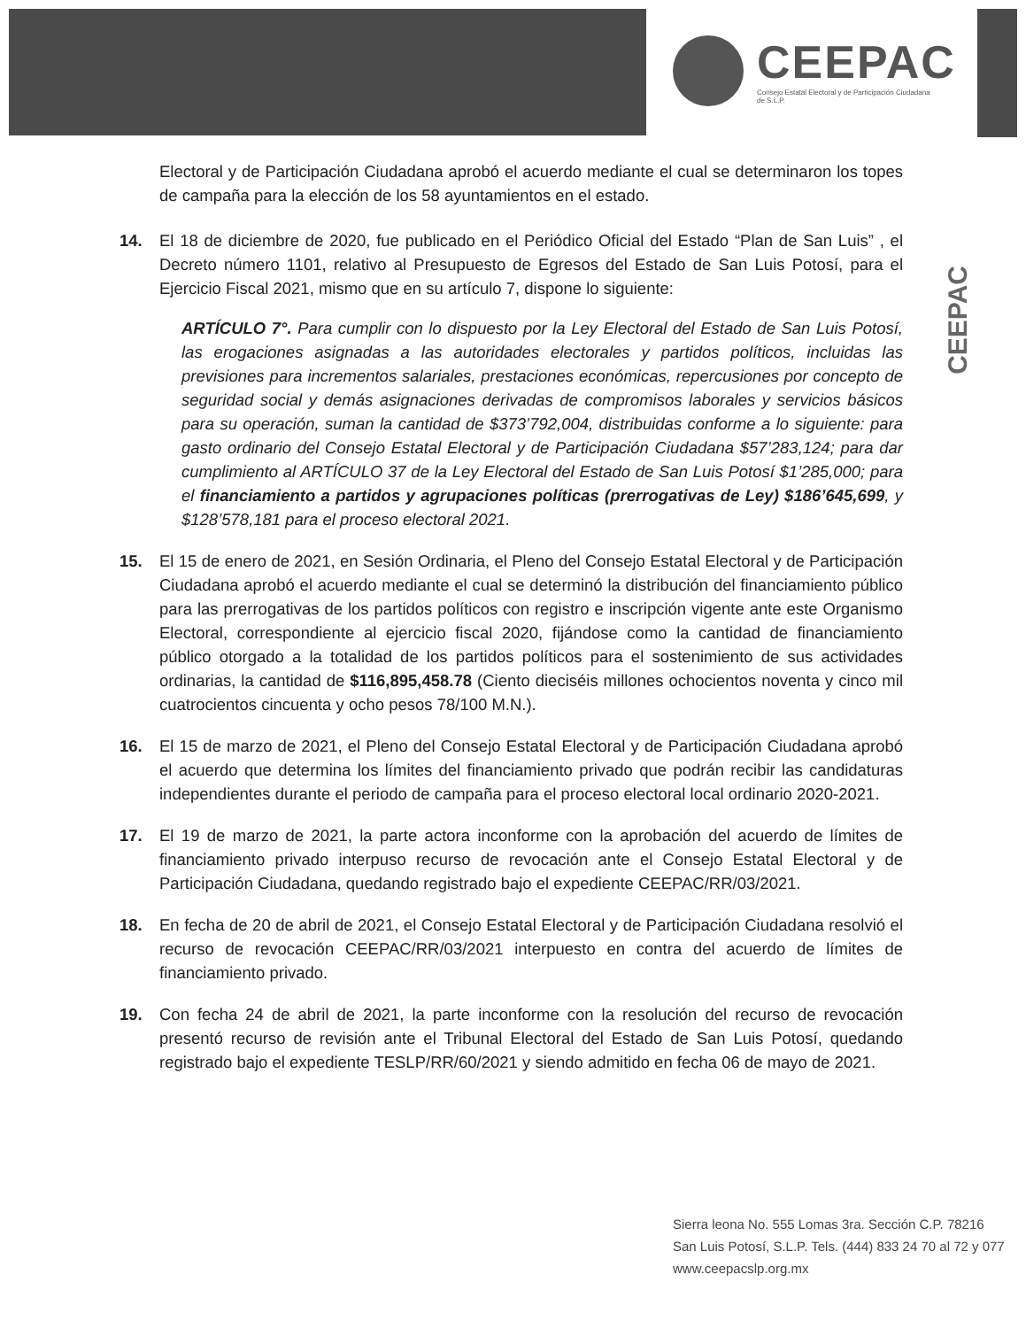CEEPAC
Consejo Estatal Electoral y de Participación Ciudadana de S.L.P.
CEEPAC
Electoral y de Participación Ciudadana aprobó el acuerdo mediante el cual se determinaron los topes de campaña para la elección de los 58 ayuntamientos en el estado.
14. El 18 de diciembre de 2020, fue publicado en el Periódico Oficial del Estado “Plan de San Luis” , el Decreto número 1101, relativo al Presupuesto de Egresos del Estado de San Luis Potosí, para el Ejercicio Fiscal 2021, mismo que en su artículo 7, dispone lo siguiente:
ARTÍCULO 7°. Para cumplir con lo dispuesto por la Ley Electoral del Estado de San Luis Potosí, las erogaciones asignadas a las autoridades electorales y partidos políticos, incluidas las previsiones para incrementos salariales, prestaciones económicas, repercusiones por concepto de seguridad social y demás asignaciones derivadas de compromisos laborales y servicios básicos para su operación, suman la cantidad de $373’792,004, distribuidas conforme a lo siguiente: para gasto ordinario del Consejo Estatal Electoral y de Participación Ciudadana $57’283,124; para dar cumplimiento al ARTÍCULO 37 de la Ley Electoral del Estado de San Luis Potosí $1’285,000; para el financiamiento a partidos y agrupaciones políticas (prerrogativas de Ley) $186’645,699, y $128’578,181 para el proceso electoral 2021.
15. El 15 de enero de 2021, en Sesión Ordinaria, el Pleno del Consejo Estatal Electoral y de Participación Ciudadana aprobó el acuerdo mediante el cual se determinó la distribución del financiamiento público para las prerrogativas de los partidos políticos con registro e inscripción vigente ante este Organismo Electoral, correspondiente al ejercicio fiscal 2020, fijándose como la cantidad de financiamiento público otorgado a la totalidad de los partidos políticos para el sostenimiento de sus actividades ordinarias, la cantidad de $116,895,458.78 (Ciento dieciséis millones ochocientos noventa y cinco mil cuatrocientos cincuenta y ocho pesos 78/100 M.N.).
16. El 15 de marzo de 2021, el Pleno del Consejo Estatal Electoral y de Participación Ciudadana aprobó el acuerdo que determina los límites del financiamiento privado que podrán recibir las candidaturas independientes durante el periodo de campaña para el proceso electoral local ordinario 2020-2021.
17. El 19 de marzo de 2021, la parte actora inconforme con la aprobación del acuerdo de límites de financiamiento privado interpuso recurso de revocación ante el Consejo Estatal Electoral y de Participación Ciudadana, quedando registrado bajo el expediente CEEPAC/RR/03/2021.
18. En fecha de 20 de abril de 2021, el Consejo Estatal Electoral y de Participación Ciudadana resolvió el recurso de revocación CEEPAC/RR/03/2021 interpuesto en contra del acuerdo de límites de financiamiento privado.
19. Con fecha 24 de abril de 2021, la parte inconforme con la resolución del recurso de revocación presentó recurso de revisión ante el Tribunal Electoral del Estado de San Luis Potosí, quedando registrado bajo el expediente TESLP/RR/60/2021 y siendo admitido en fecha 06 de mayo de 2021.
Sierra leona No. 555 Lomas 3ra. Sección C.P. 78216
San Luis Potosí, S.L.P. Tels. (444) 833 24 70 al 72 y 077
www.ceepacslp.org.mx